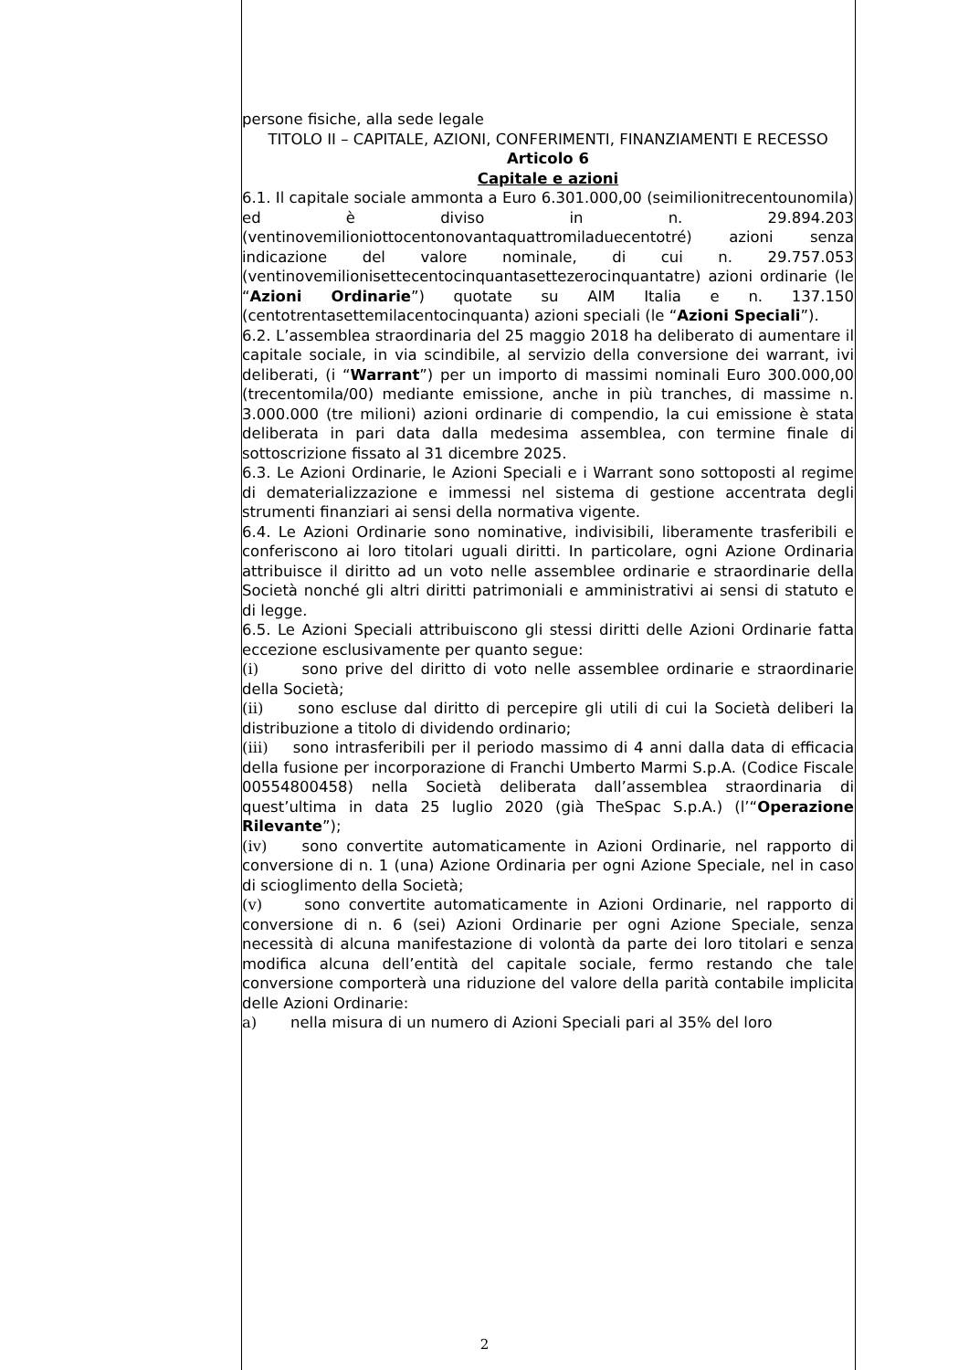persone fisiche, alla sede legale
TITOLO II – CAPITALE, AZIONI, CONFERIMENTI, FINANZIAMENTI E RECESSO
Articolo 6
Capitale e azioni
6.1. Il capitale sociale ammonta a Euro 6.301.000,00 (seimilionitrecentounomila) ed è diviso in n. 29.894.203 (ventinovemilioniottocentonovantaquattromiladuecentotré) azioni senza indicazione del valore nominale, di cui n. 29.757.053 (ventinovemilionisettecentocinquantasettezerocinquantatre) azioni ordinarie (le “Azioni Ordinarie”) quotate su AIM Italia e n. 137.150 (centotrentasettemilacentocinquanta) azioni speciali (le “Azioni Speciali”).
6.2. L’assemblea straordinaria del 25 maggio 2018 ha deliberato di aumentare il capitale sociale, in via scindibile, al servizio della conversione dei warrant, ivi deliberati, (i “Warrant”) per un importo di massimi nominali Euro 300.000,00 (trecentomila/00) mediante emissione, anche in più tranches, di massime n. 3.000.000 (tre milioni) azioni ordinarie di compendio, la cui emissione è stata deliberata in pari data dalla medesima assemblea, con termine finale di sottoscrizione fissato al 31 dicembre 2025.
6.3. Le Azioni Ordinarie, le Azioni Speciali e i Warrant sono sottoposti al regime di dematerializzazione e immessi nel sistema di gestione accentrata degli strumenti finanziari ai sensi della normativa vigente.
6.4. Le Azioni Ordinarie sono nominative, indivisibili, liberamente trasferibili e conferiscono ai loro titolari uguali diritti. In particolare, ogni Azione Ordinaria attribuisce il diritto ad un voto nelle assemblee ordinarie e straordinarie della Società nonché gli altri diritti patrimoniali e amministrativi ai sensi di statuto e di legge.
6.5. Le Azioni Speciali attribuiscono gli stessi diritti delle Azioni Ordinarie fatta eccezione esclusivamente per quanto segue:
(i) sono prive del diritto di voto nelle assemblee ordinarie e straordinarie della Società;
(ii) sono escluse dal diritto di percepire gli utili di cui la Società deliberi la distribuzione a titolo di dividendo ordinario;
(iii) sono intrasferibili per il periodo massimo di 4 anni dalla data di efficacia della fusione per incorporazione di Franchi Umberto Marmi S.p.A. (Codice Fiscale 00554800458) nella Società deliberata dall’assemblea straordinaria di quest’ultima in data 25 luglio 2020 (già TheSpac S.p.A.) (l’“Operazione Rilevante”);
(iv) sono convertite automaticamente in Azioni Ordinarie, nel rapporto di conversione di n. 1 (una) Azione Ordinaria per ogni Azione Speciale, nel in caso di scioglimento della Società;
(v) sono convertite automaticamente in Azioni Ordinarie, nel rapporto di conversione di n. 6 (sei) Azioni Ordinarie per ogni Azione Speciale, senza necessità di alcuna manifestazione di volontà da parte dei loro titolari e senza modifica alcuna dell’entità del capitale sociale, fermo restando che tale conversione comporterà una riduzione del valore della parità contabile implicita delle Azioni Ordinarie:
a) nella misura di un numero di Azioni Speciali pari al 35% del loro
2